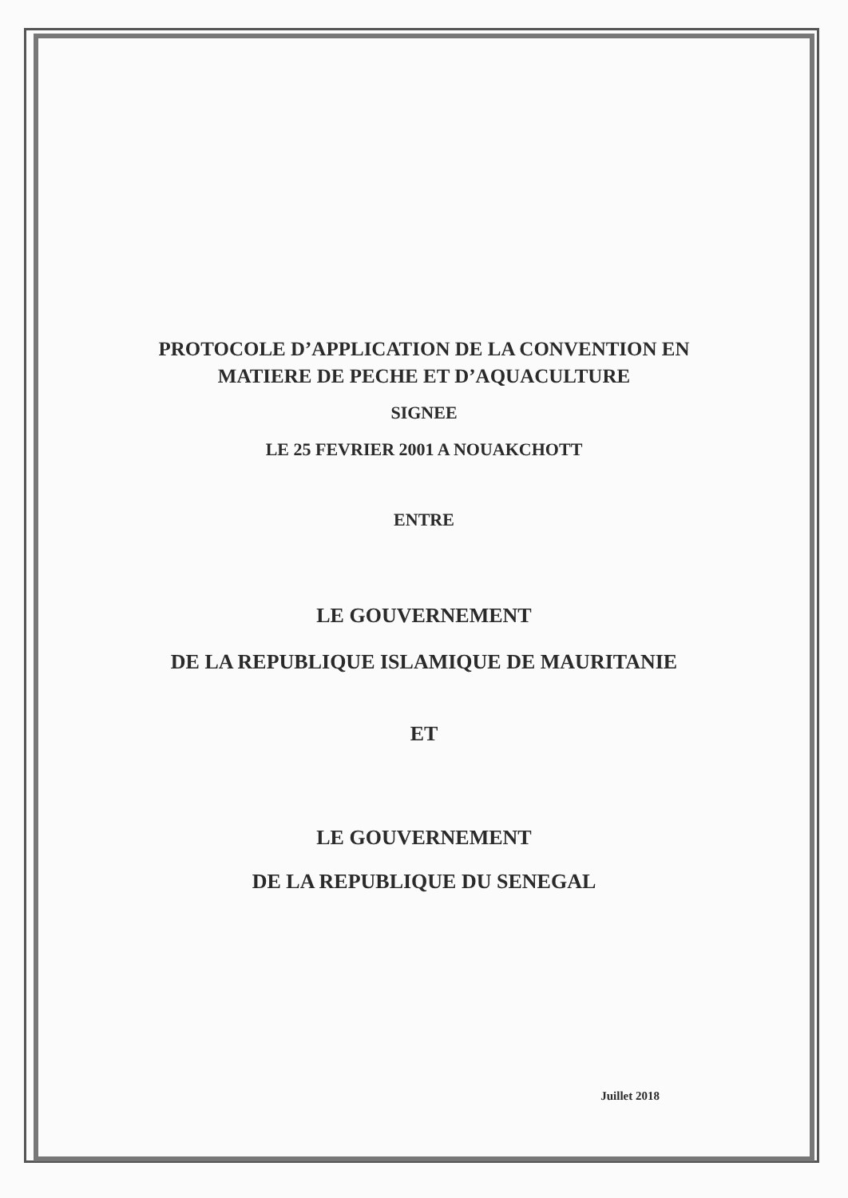PROTOCOLE D’APPLICATION DE LA CONVENTION EN
MATIERE DE PECHE ET D’AQUACULTURE
SIGNEE
LE 25 FEVRIER 2001 A NOUAKCHOTT
ENTRE
LE GOUVERNEMENT
DE LA REPUBLIQUE ISLAMIQUE DE MAURITANIE
ET
LE GOUVERNEMENT
DE LA REPUBLIQUE DU SENEGAL
Juillet 2018